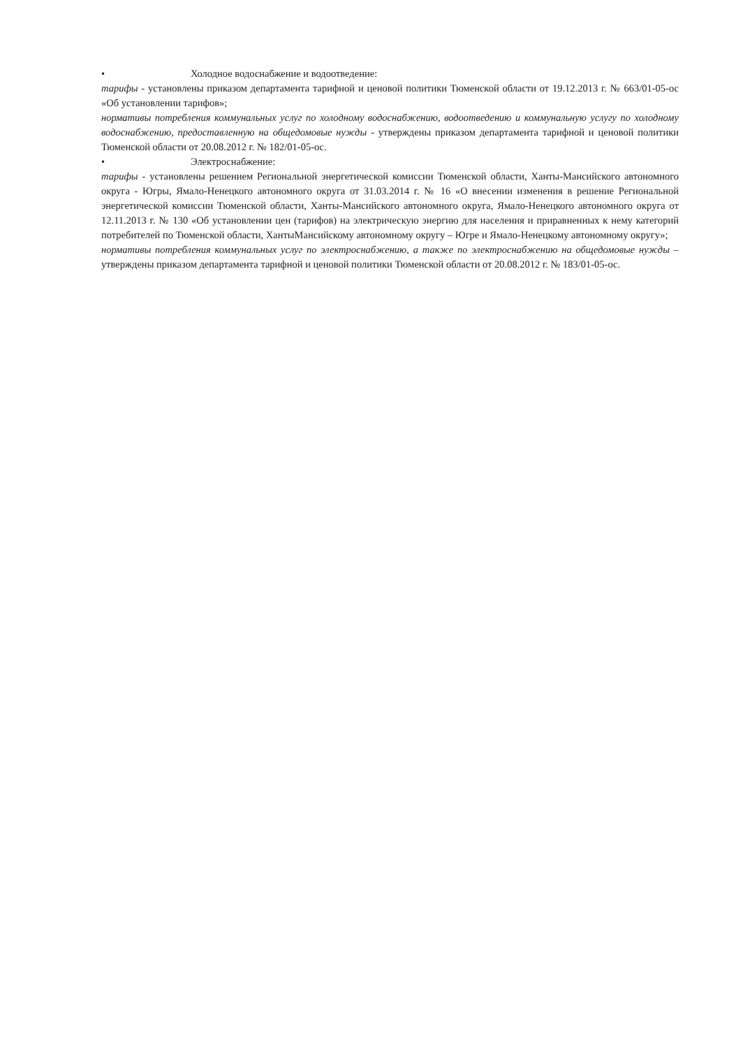• Холодное водоснабжение и водоотведение:
тарифы - установлены приказом департамента тарифной и ценовой политики Тюменской области от 19.12.2013 г. № 663/01-05-ос «Об установлении тарифов»;
нормативы потребления коммунальных услуг по холодному водоснабжению, водоотведению и коммунальную услугу по холодному водоснабжению, предоставленную на общедомовые нужды - утверждены приказом департамента тарифной и ценовой политики Тюменской области от 20.08.2012 г. № 182/01-05-ос.
• Электроснабжение:
тарифы - установлены решением Региональной энергетической комиссии Тюменской области, Ханты-Мансийского автономного округа - Югры, Ямало-Ненецкого автономного округа от 31.03.2014 г. № 16 «О внесении изменения в решение Региональной энергетической комиссии Тюменской области, Ханты-Мансийского автономного округа, Ямало-Ненецкого автономного округа от 12.11.2013 г. № 130 «Об установлении цен (тарифов) на электрическую энергию для населения и приравненных к нему категорий потребителей по Тюменской области, ХантыМансийскому автономному округу – Югре и Ямало-Ненецкому автономному округу»;
нормативы потребления коммунальных услуг по электроснабжению, а также по электроснабжению на общедомовые нужды – утверждены приказом департамента тарифной и ценовой политики Тюменской области от 20.08.2012 г. № 183/01-05-ос.